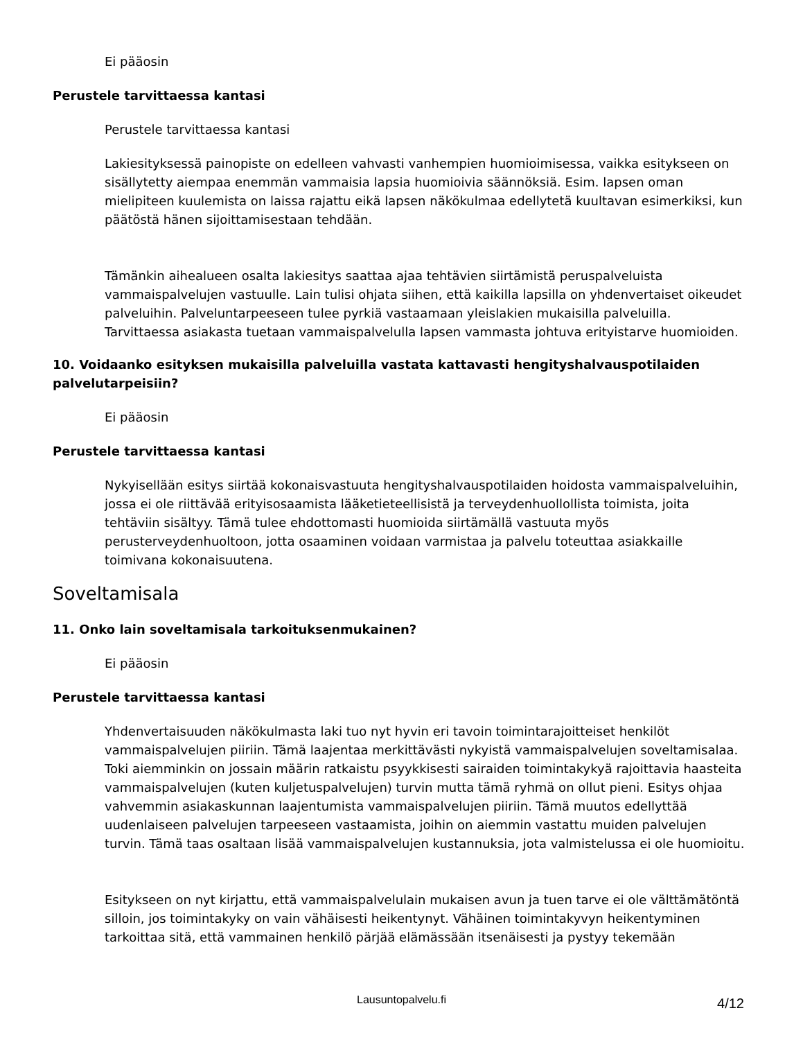Ei pääosin
Perustele tarvittaessa kantasi
Perustele tarvittaessa kantasi
Lakiesityksessä painopiste on edelleen vahvasti vanhempien huomioimisessa, vaikka esitykseen on sisällytetty aiempaa enemmän vammaisia lapsia huomioivia säännöksiä. Esim. lapsen oman mielipiteen kuulemista on laissa rajattu eikä lapsen näkökulmaa edellytetä kuultavan esimerkiksi, kun päätöstä hänen sijoittamisestaan tehdään.
Tämänkin aihealueen osalta lakiesitys saattaa ajaa tehtävien siirtämistä peruspalveluista vammaispalvelujen vastuulle. Lain tulisi ohjata siihen, että kaikilla lapsilla on yhdenvertaiset oikeudet palveluihin. Palveluntarpeeseen tulee pyrkiä vastaamaan yleislakien mukaisilla palveluilla. Tarvittaessa asiakasta tuetaan vammaispalvelulla lapsen vammasta johtuva erityistarve huomioiden.
10. Voidaanko esityksen mukaisilla palveluilla vastata kattavasti hengityshalvauspotilaiden palvelutarpeisiin?
Ei pääosin
Perustele tarvittaessa kantasi
Nykyisellään esitys siirtää kokonaisvastuuta hengityshalvauspotilaiden hoidosta vammaispalveluihin, jossa ei ole riittävää erityisosaamista lääketieteellisistä ja terveydenhuollollista toimista, joita tehtäviin sisältyy. Tämä tulee ehdottomasti huomioida siirtämällä vastuuta myös perusterveydenhuoltoon, jotta osaaminen voidaan varmistaa ja palvelu toteuttaa asiakkaille toimivana kokonaisuutena.
Soveltamisala
11. Onko lain soveltamisala tarkoituksenmukainen?
Ei pääosin
Perustele tarvittaessa kantasi
Yhdenvertaisuuden näkökulmasta laki tuo nyt hyvin eri tavoin toimintarajoitteiset henkilöt vammaispalvelujen piiriin. Tämä laajentaa merkittävästi nykyistä vammaispalvelujen soveltamisalaa. Toki aiemminkin on jossain määrin ratkaistu psyykkisesti sairaiden toimintakykyä rajoittavia haasteita vammaispalvelujen (kuten kuljetuspalvelujen) turvin mutta tämä ryhmä on ollut pieni. Esitys ohjaa vahvemmin asiakaskunnan laajentumista vammaispalvelujen piiriin. Tämä muutos edellyttää uudenlaiseen palvelujen tarpeeseen vastaamista, joihin on aiemmin vastattu muiden palvelujen turvin. Tämä taas osaltaan lisää vammaispalvelujen kustannuksia, jota valmistelussa ei ole huomioitu.
Esitykseen on nyt kirjattu, että vammaispalvelulain mukaisen avun ja tuen tarve ei ole välttämätöntä silloin, jos toimintakyky on vain vähäisesti heikentynyt. Vähäinen toimintakyvyn heikentyminen tarkoittaa sitä, että vammainen henkilö pärjää elämässään itsenäisesti ja pystyy tekemään
Lausuntopalvelu.fi
4/12